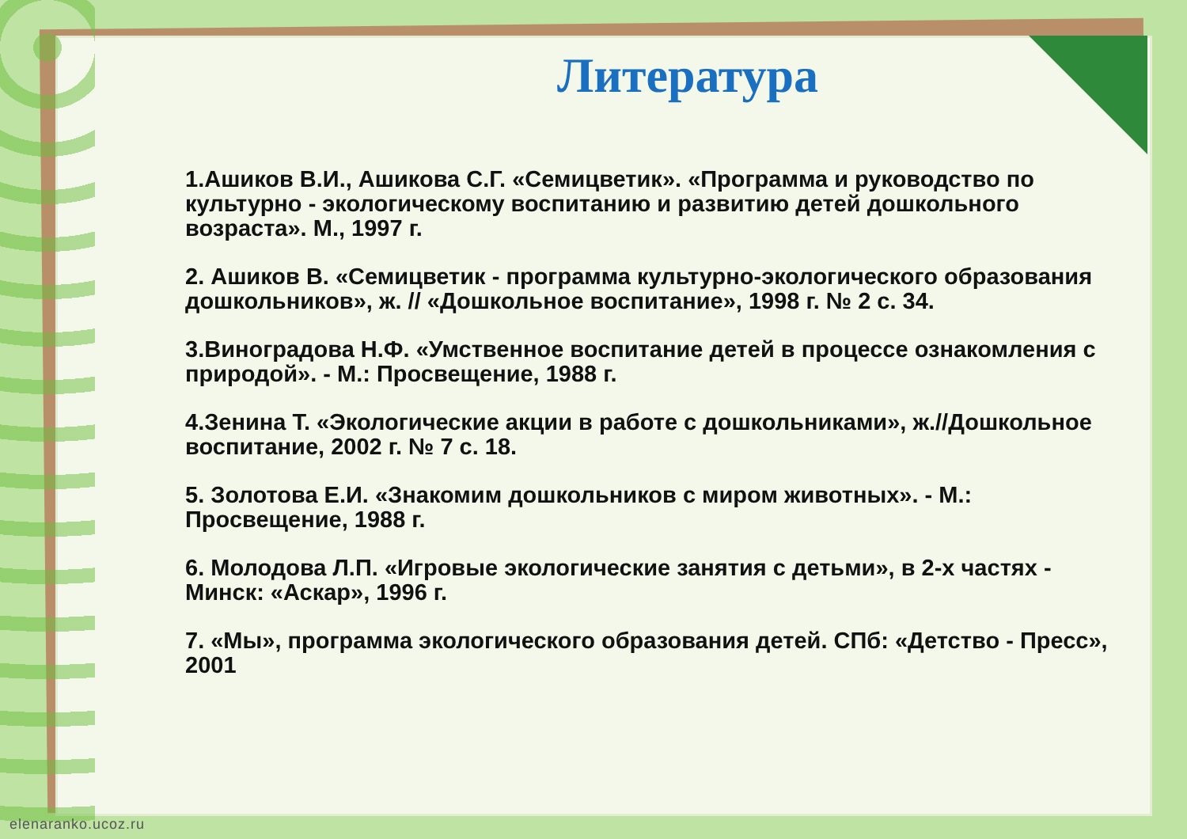Литература
1.Ашиков В.И., Ашикова С.Г. «Семицветик». «Программа и руководство по культурно - экологическому воспитанию и развитию детей дошкольного возраста». М., 1997 г.
2. Ашиков В. «Семицветик - программа культурно-экологического образования дошкольников», ж. // «Дошкольное воспитание», 1998 г. № 2 с. 34.
3.Виноградова Н.Ф. «Умственное воспитание детей в процессе ознакомления с природой». - М.: Просвещение, 1988 г.
4.Зенина Т. «Экологические акции в работе с дошкольниками», ж.//Дошкольное воспитание, 2002 г. № 7 с. 18.
5. Золотова Е.И. «Знакомим дошкольников с миром животных». - М.: Просвещение, 1988 г.
6. Молодова Л.П. «Игровые экологические занятия с детьми», в 2-х частях - Минск: «Аскар», 1996 г.
7. «Мы», программа экологического образования детей. СПб: «Детство - Пресс», 2001
elenaranko.ucoz.ru